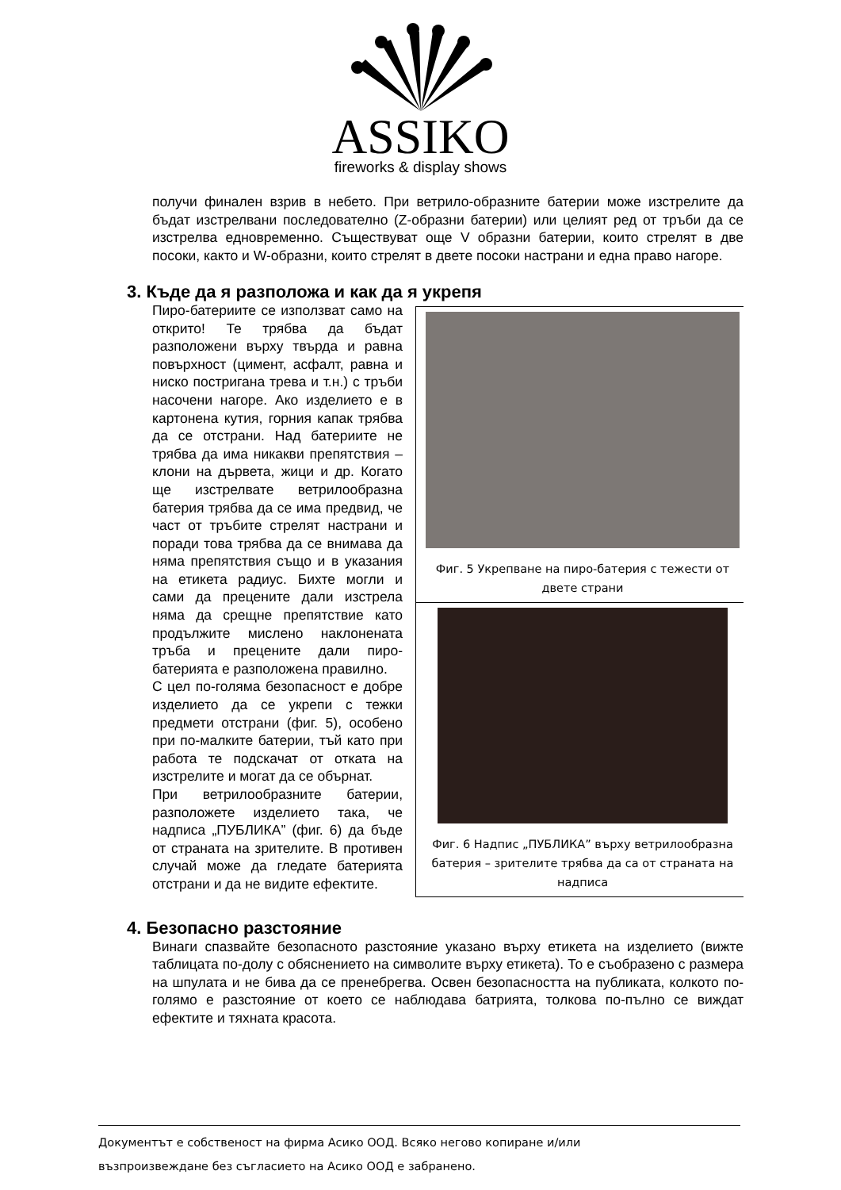ASSIKO
fireworks & display shows
получи финален взрив в небето. При ветрило-образните батерии може изстрелите да бъдат изстрелвани последователно (Z-образни батерии) или целият ред от тръби да се изстрелва едновременно. Съществуват още V образни батерии, които стрелят в две посоки, както и W-образни, които стрелят в двете посоки настрани и една право нагоре.
3. Къде да я разположа и как да я укрепя
Фиг. 5 Укрепване на пиро-батерия с тежести от двете страни
Фиг. 6 Надпис „ПУБЛИКА” върху ветрилообразна батерия – зрителите трябва да са от страната на надписа
Пиро-батериите се използват само на открито! Те трябва да бъдат разположени върху твърда и равна повърхност (цимент, асфалт, равна и ниско постригана трева и т.н.) с тръби насочени нагоре. Ако изделието е в картонена кутия, горния капак трябва да се отстрани. Над батериите не трябва да има никакви препятствия – клони на дървета, жици и др. Когато ще изстрелвате ветрилообразна батерия трябва да се има предвид, че част от тръбите стрелят настрани и поради това трябва да се внимава да няма препятствия също и в указания на етикета радиус. Бихте могли и сами да прецените дали изстрела няма да срещне препятствие като продължите мислено наклонената тръба и прецените дали пиро-батерията е разположена правилно.
С цел по-голяма безопасност е добре изделието да се укрепи с тежки предмети отстрани (фиг. 5), особено при по-малките батерии, тъй като при работа те подскачат от отката на изстрелите и могат да се обърнат.
При ветрилообразните батерии, разположете изделието така, че надписа „ПУБЛИКА” (фиг. 6) да бъде от страната на зрителите. В противен случай може да гледате батерията отстрани и да не видите ефектите.
4. Безопасно разстояние
Винаги спазвайте безопасното разстояние указано върху етикета на изделието (вижте таблицата по-долу с обяснението на символите върху етикета). То е съобразено с размера на шпулата и не бива да се пренебрегва. Освен безопасността на публиката, колкото по-голямо е разстояние от което се наблюдава батрията, толкова по-пълно се виждат ефектите и тяхната красота.
Документът е собственост на фирма Асико ООД. Всяко негово копиране и/или
възпроизвеждане без съгласието на Асико ООД е забранено.